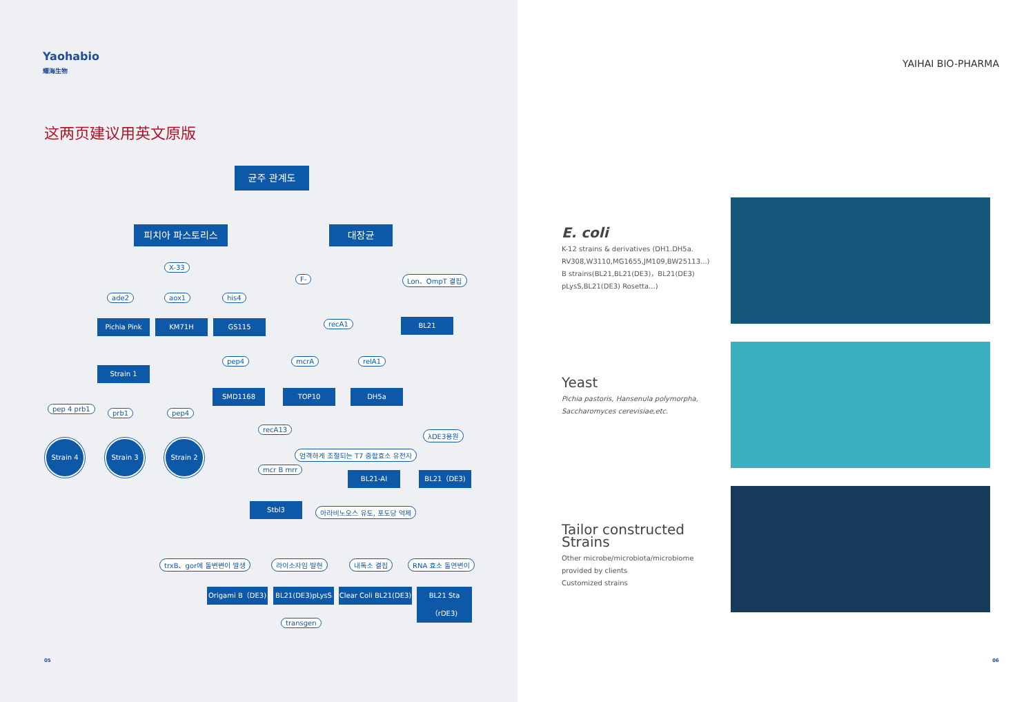Yaohabio
耀海生物
这两页建议用英文原版
균주 관계도
피치아 파스토리스 대장균
X-33
ade2 aox1 his4
Pichia Pink KM71H GS115
Strain 1
pep4
SMD1168
pep 4 prb1
prb1 pep4
Strain 4 Strain 3 Strain 2
F- Lon、OmpT 결핍
recA1 BL21
mcrA relA1
TOP10 DH5a
recA13
λDE3용원
엄격하게 조절되는 T7 중합효소 유전자
mcr B mrr
BL21-AI BL21（DE3)
Stbl3
아라비노오스 유도, 포도당 억제
trxB、gor에 돌변변이 발생 라이소자임 발현 내독소 결핍 RNA 효소 돌연변이
Origami B（DE3) BL21(DE3)pLysS
Clear Coli BL21(DE3)
BL21 Sta（rDE3)
transgen
05
YAIHAI BIO-PHARMA
E. coli
K-12 strains & derivatives (DH1.DH5a. RV308,W3110,MG1655,JM109,BW25113...) B strains(BL21,BL21(DE3)，BL21(DE3) pLysS,BL21(DE3) Rosetta...)
Yeast
Pichia pastoris, Hansenula polymorpha, Saccharomyces cerevisiae,etc.
Tailor constructed Strains
Other microbe/microbiota/microbiome provided by clients
Customized strains
06